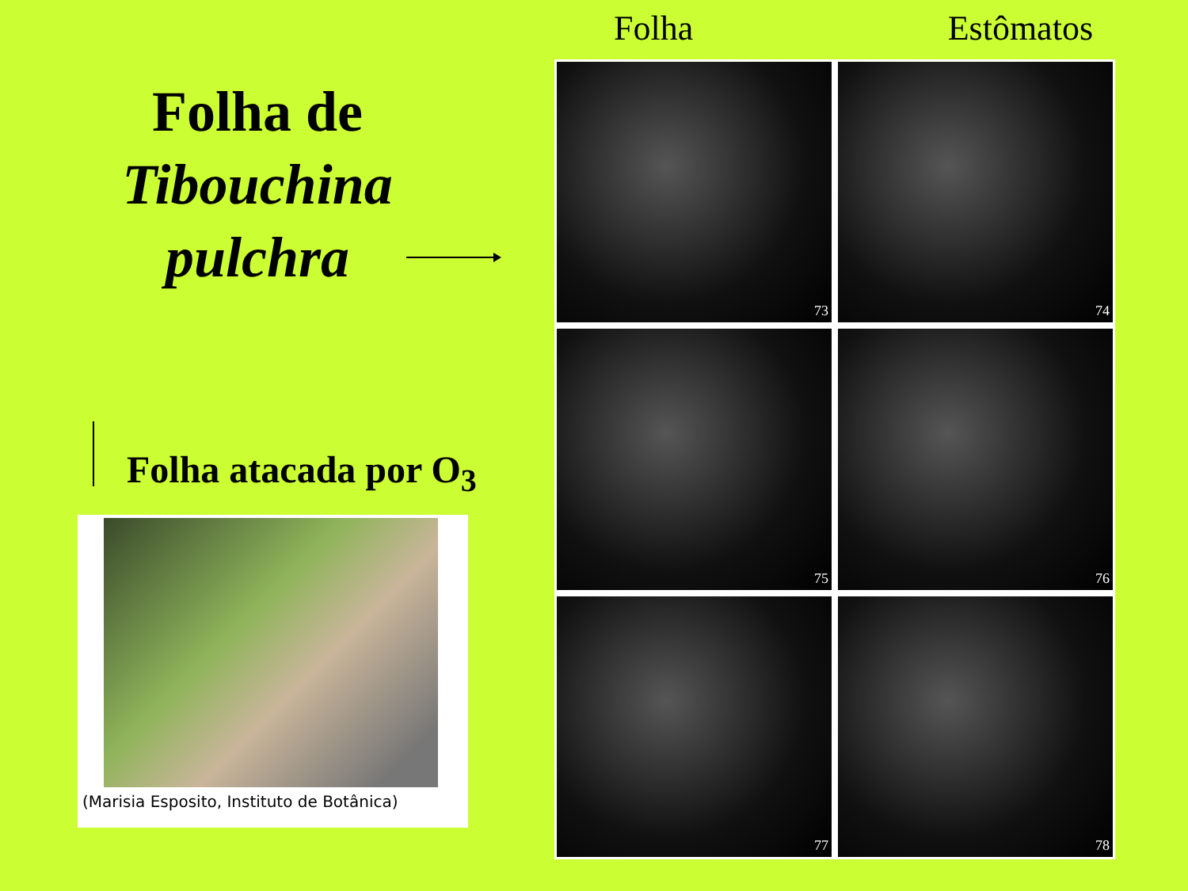Folha de
Tibouchina
pulchra
Folha atacada por O<sub>3</sub>
(Marisia Esposito, Instituto de Botânica)
Folha Estômatos
73
74
75
76
77
78